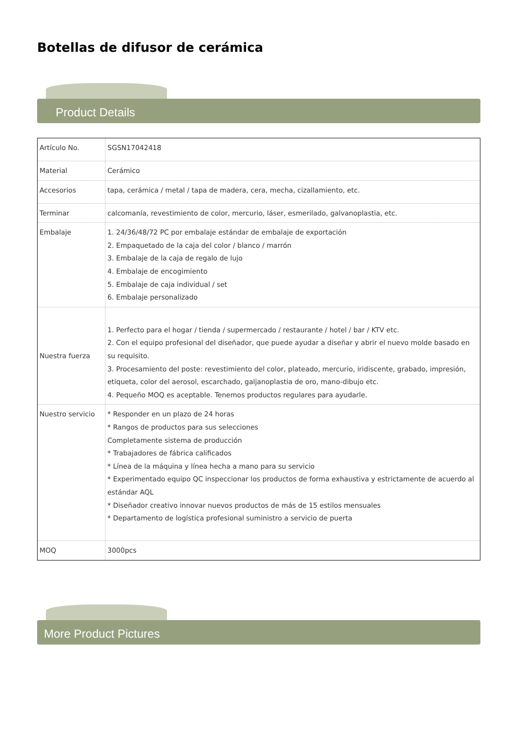Botellas de difusor de cerámica
Product Details
| Artículo No. | SGSN17042418 |
| Material | Cerámico |
| Accesorios | tapa, cerámica / metal / tapa de madera, cera, mecha, cizallamiento, etc. |
| Terminar | calcomanía, revestimiento de color, mercurio, láser, esmerilado, galvanoplastia, etc. |
| Embalaje | 1. 24/36/48/72 PC por embalaje estándar de embalaje de exportación 2. Empaquetado de la caja del color / blanco / marrón 3. Embalaje de la caja de regalo de lujo 4. Embalaje de encogimiento 5. Embalaje de caja individual / set 6. Embalaje personalizado |
| Nuestra fuerza | 1. Perfecto para el hogar / tienda / supermercado / restaurante / hotel / bar / KTV etc. 2. Con el equipo profesional del diseñador, que puede ayudar a diseñar y abrir el nuevo molde basado en su requisito. 3. Procesamiento del poste: revestimiento del color, plateado, mercurio, iridiscente, grabado, impresión, etiqueta, color del aerosol, escarchado, galjanoplastia de oro, mano-dibujo etc. 4. Pequeño MOQ es aceptable. Tenemos productos regulares para ayudarle. |
| Nuestro servicio | * Responder en un plazo de 24 horas * Rangos de productos para sus selecciones Completamente sistema de producción * Trabajadores de fábrica calificados * Línea de la máquina y línea hecha a mano para su servicio * Experimentado equipo QC inspeccionar los productos de forma exhaustiva y estrictamente de acuerdo al estándar AQL * Diseñador creativo innovar nuevos productos de más de 15 estilos mensuales * Departamento de logística profesional suministro a servicio de puerta |
| MOQ | 3000pcs |
More Product Pictures